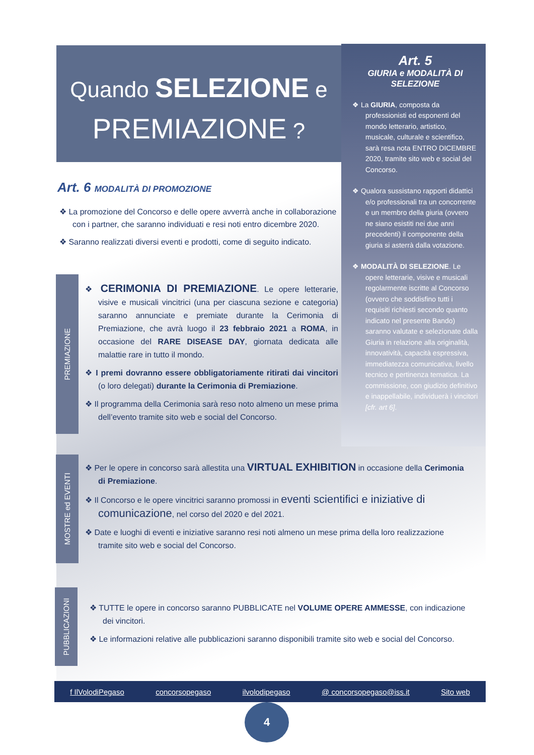Quando SELEZIONE e
PREMIAZIONE ?
Art. 5
GIURIA e MODALITÀ DI SELEZIONE
❖ La GIURIA, composta da professionisti ed esponenti del mondo letterario, artistico, musicale, culturale e scientifico, sarà resa nota ENTRO DICEMBRE 2020, tramite sito web e social del Concorso.
❖ Qualora sussistano rapporti didattici e/o professionali tra un concorrente e un membro della giuria (ovvero ne siano esistiti nei due anni precedenti) il componente della giuria si asterrà dalla votazione.
❖ MODALITÀ DI SELEZIONE. Le opere letterarie, visive e musicali regolarmente iscritte al Concorso (ovvero che soddisfino tutti i requisiti richiesti secondo quanto indicato nel presente Bando) saranno valutate e selezionate dalla Giuria in relazione alla originalità, innovatività, capacità espressiva, immediatezza comunicativa, livello tecnico e pertinenza tematica. La commissione, con giudizio definitivo e inappellabile, individuerà i vincitori [cfr. art 6].
Art. 6 MODALITÀ DI PROMOZIONE
❖ La promozione del Concorso e delle opere avverrà anche in collaborazione con i partner, che saranno individuati e resi noti entro dicembre 2020.
❖ Saranno realizzati diversi eventi e prodotti, come di seguito indicato.
PREMIAZIONE
❖ CERIMONIA DI PREMIAZIONE. Le opere letterarie, visive e musicali vincitrici (una per ciascuna sezione e categoria) saranno annunciate e premiate durante la Cerimonia di Premiazione, che avrà luogo il 23 febbraio 2021 a ROMA, in occasione del RARE DISEASE DAY, giornata dedicata alle malattie rare in tutto il mondo.
❖ I premi dovranno essere obbligatoriamente ritirati dai vincitori (o loro delegati) durante la Cerimonia di Premiazione.
❖ Il programma della Cerimonia sarà reso noto almeno un mese prima dell’evento tramite sito web e social del Concorso.
MOSTRE ed EVENTI
❖ Per le opere in concorso sarà allestita una VIRTUAL EXHIBITION in occasione della Cerimonia di Premiazione.
❖ Il Concorso e le opere vincitrici saranno promossi in eventi scientifici e iniziative di comunicazione, nel corso del 2020 e del 2021.
❖ Date e luoghi di eventi e iniziative saranno resi noti almeno un mese prima della loro realizzazione tramite sito web e social del Concorso.
PUBBLICAZIONI
❖ TUTTE le opere in concorso saranno PUBBLICATE nel VOLUME OPERE AMMESSE, con indicazione dei vincitori.
❖ Le informazioni relative alle pubblicazioni saranno disponibili tramite sito web e social del Concorso.
f IlVolodiPegaso concorsopegaso ilvolodipegaso @ concorsopegaso@iss.it Sito web
4